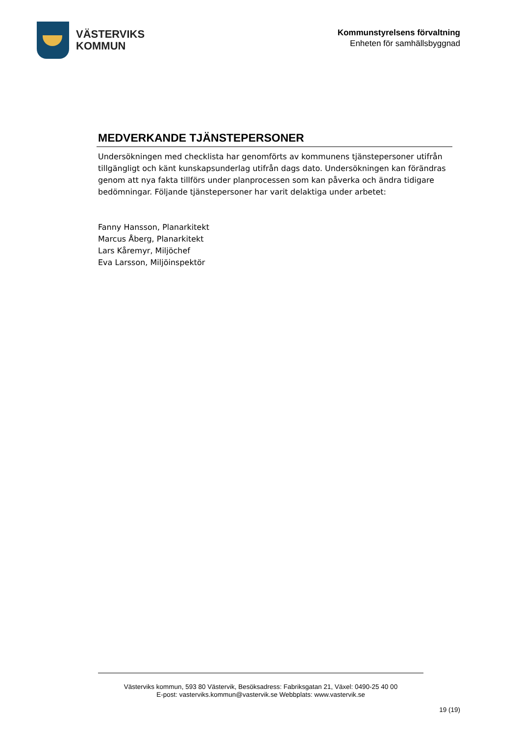VÄSTERVIKS
KOMMUN
Kommunstyrelsens förvaltning
Enheten för samhällsbyggnad
MEDVERKANDE TJÄNSTEPERSONER
Undersökningen med checklista har genomförts av kommunens tjänstepersoner utifrån tillgängligt och känt kunskapsunderlag utifrån dags dato. Undersökningen kan förändras genom att nya fakta tillförs under planprocessen som kan påverka och ändra tidigare bedömningar. Följande tjänstepersoner har varit delaktiga under arbetet:
Fanny Hansson, Planarkitekt
Marcus Åberg, Planarkitekt
Lars Kåremyr, Miljöchef
Eva Larsson, Miljöinspektör
Västerviks kommun, 593 80 Västervik, Besöksadress: Fabriksgatan 21, Växel: 0490-25 40 00
E-post: vasterviks.kommun@vastervik.se Webbplats: www.vastervik.se
19 (19)